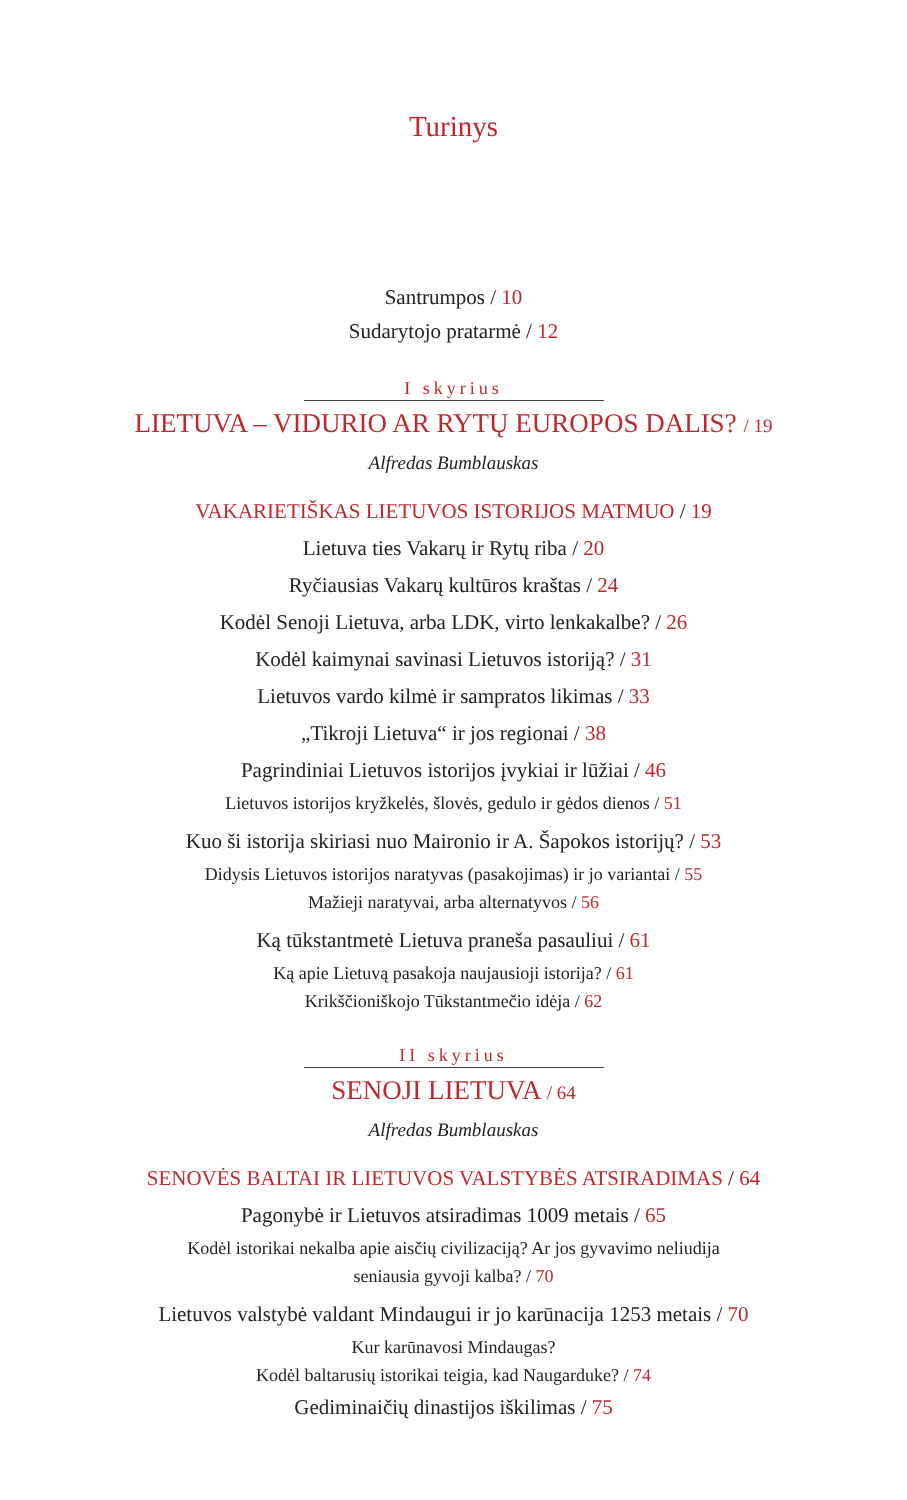Turinys
Santrumpos / 10
Sudarytojo pratarmė / 12
I skyrius
LIETUVA – VIDURIO AR RYTŲ EUROPOS DALIS? / 19
Alfredas Bumblauskas
VAKARIETIŠKAS LIETUVOS ISTORIJOS MATMUO / 19
Lietuva ties Vakarų ir Rytų riba / 20
Ryčiausias Vakarų kultūros kraštas / 24
Kodėl Senoji Lietuva, arba LDK, virto lenkakalbe? / 26
Kodėl kaimynai savinasi Lietuvos istoriją? / 31
Lietuvos vardo kilmė ir sampratos likimas / 33
„Tikroji Lietuva“ ir jos regionai / 38
Pagrindiniai Lietuvos istorijos įvykiai ir lūžiai / 46
Lietuvos istorijos kryžkelės, šlovės, gedulo ir gėdos dienos / 51
Kuo ši istorija skiriasi nuo Maironio ir A. Šapokos istorijų? / 53
Didysis Lietuvos istorijos naratyvas (pasakojimas) ir jo variantai / 55
Mažieji naratyvai, arba alternatyvos / 56
Ką tūkstantmetė Lietuva praneša pasauliui / 61
Ką apie Lietuvą pasakoja naujausioji istorija? / 61
Krikščioniškojo Tūkstantmečio idėja / 62
II skyrius
SENOJI LIETUVA / 64
Alfredas Bumblauskas
SENOVĖS BALTAI IR LIETUVOS VALSTYBĖS ATSIRADIMAS / 64
Pagonybė ir Lietuvos atsiradimas 1009 metais / 65
Kodėl istorikai nekalba apie aisčių civilizaciją? Ar jos gyvavimo neliudija
seniausia gyvoji kalba? / 70
Lietuvos valstybė valdant Mindaugui ir jo karūnacija 1253 metais / 70
Kur karūnavosi Mindaugas?
Kodėl baltarusių istorikai teigia, kad Naugarduke? / 74
Gediminaičių dinastijos iškilimas / 75